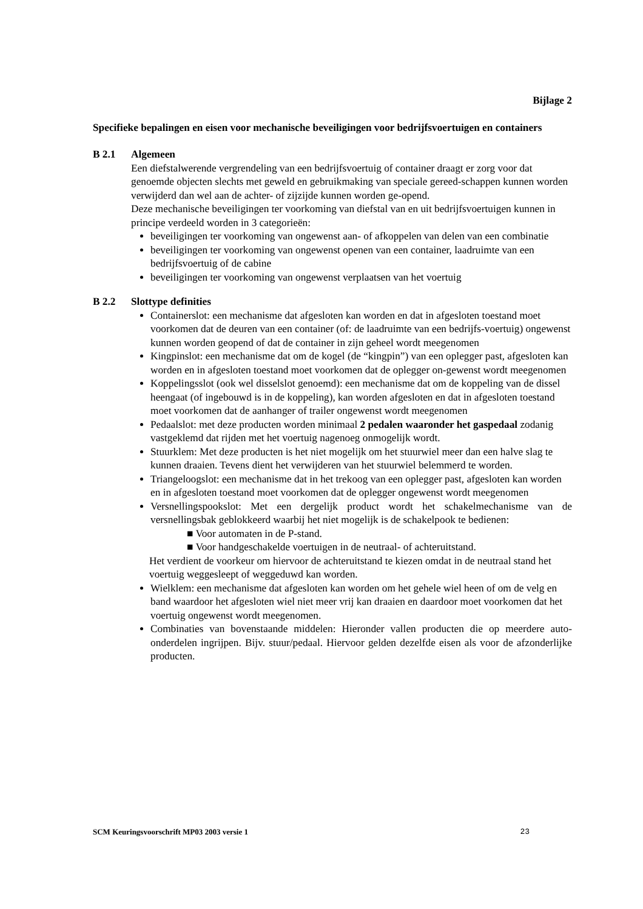Bijlage 2
Specifieke bepalingen en eisen voor mechanische beveiligingen voor bedrijfsvoertuigen en containers
B 2.1 Algemeen
Een diefstalwerende vergrendeling van een bedrijfsvoertuig of container draagt er zorg voor dat genoemde objecten slechts met geweld en gebruikmaking van speciale gereed-schappen kunnen worden verwijderd dan wel aan de achter- of zijzijde kunnen worden ge-opend.
Deze mechanische beveiligingen ter voorkoming van diefstal van en uit bedrijfsvoertuigen kunnen in principe verdeeld worden in 3 categorieën:
beveiligingen ter voorkoming van ongewenst aan- of afkoppelen van delen van een combinatie
beveiligingen ter voorkoming van ongewenst openen van een container, laadruimte van een bedrijfsvoertuig of de cabine
beveiligingen ter voorkoming van ongewenst verplaatsen van het voertuig
B 2.2 Slottype definities
Containerslot: een mechanisme dat afgesloten kan worden en dat in afgesloten toestand moet voorkomen dat de deuren van een container (of: de laadruimte van een bedrijfs-voertuig) ongewenst kunnen worden geopend of dat de container in zijn geheel wordt meegenomen
Kingpinslot: een mechanisme dat om de kogel (de “kingpin”) van een oplegger past, afgesloten kan worden en in afgesloten toestand moet voorkomen dat de oplegger on-gewenst wordt meegenomen
Koppelingsslot (ook wel disselslot genoemd): een mechanisme dat om de koppeling van de dissel heengaat (of ingebouwd is in de koppeling), kan worden afgesloten en dat in afgesloten toestand moet voorkomen dat de aanhanger of trailer ongewenst wordt meegenomen
Pedaalslot: met deze producten worden minimaal 2 pedalen waaronder het gaspedaal zodanig vastgeklemd dat rijden met het voertuig nagenoeg onmogelijk wordt.
Stuurklem: Met deze producten is het niet mogelijk om het stuurwiel meer dan een halve slag te kunnen draaien. Tevens dient het verwijderen van het stuurwiel belemmerd te worden.
Triangeloogslot: een mechanisme dat in het trekoog van een oplegger past, afgesloten kan worden en in afgesloten toestand moet voorkomen dat de oplegger ongewenst wordt meegenomen
Versnellingspookslot: Met een dergelijk product wordt het schakelmechanisme van de versnellingsbak geblokkeerd waarbij het niet mogelijk is de schakelpook te bedienen:
■ Voor automaten in de P-stand.
■ Voor handgeschakelde voertuigen in de neutraal- of achteruitstand.
Het verdient de voorkeur om hiervoor de achteruitstand te kiezen omdat in de neutraal stand het voertuig weggesleept of weggeduwd kan worden.
Wielklem: een mechanisme dat afgesloten kan worden om het gehele wiel heen of om de velg en band waardoor het afgesloten wiel niet meer vrij kan draaien en daardoor moet voorkomen dat het voertuig ongewenst wordt meegenomen.
Combinaties van bovenstaande middelen: Hieronder vallen producten die op meerdere auto-onderdelen ingrijpen. Bijv. stuur/pedaal. Hiervoor gelden dezelfde eisen als voor de afzonderlijke producten.
SCM Keuringsvoorschrift MP03 2003 versie 1 23